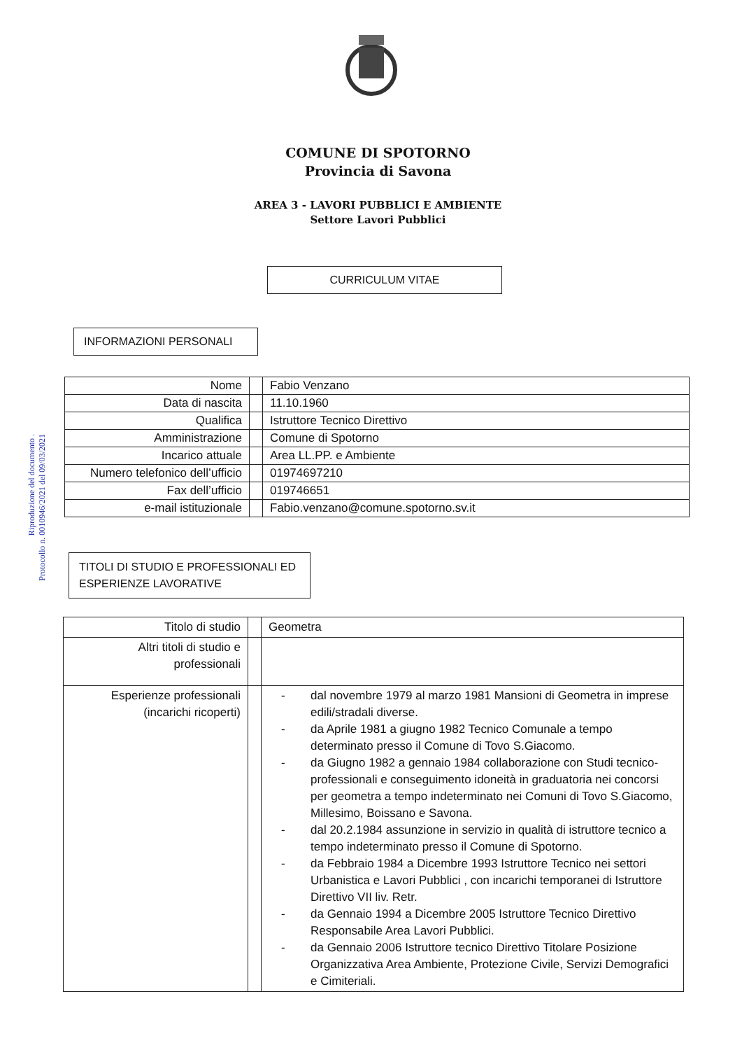Riproduzione del documento .
Protocollo n. 0010946/2021 del 09/03/2021
COMUNE DI SPOTORNO
Provincia di Savona
AREA 3 - LAVORI PUBBLICI E AMBIENTE
Settore Lavori Pubblici
CURRICULUM VITAE
INFORMAZIONI PERSONALI
| Nome | | Fabio Venzano |
| Data di nascita | | 11.10.1960 |
| Qualifica | | Istruttore Tecnico Direttivo |
| Amministrazione | | Comune di Spotorno |
| Incarico attuale | | Area LL.PP. e Ambiente |
| Numero telefonico dell’ufficio | | 01974697210 |
| Fax dell’ufficio | | 019746651 |
| e-mail istituzionale | | Fabio.venzano@comune.spotorno.sv.it |
TITOLI DI STUDIO E PROFESSIONALI ED
ESPERIENZE LAVORATIVE
| Titolo di studio | | Geometra |
| Altri titoli di studio e professionali | | |
| Esperienze professionali (incarichi ricoperti) | | - dal novembre 1979 al marzo 1981 Mansioni di Geometra in imprese edili/stradali diverse. - da Aprile 1981 a giugno 1982 Tecnico Comunale a tempo determinato presso il Comune di Tovo S.Giacomo. - da Giugno 1982 a gennaio 1984 collaborazione con Studi tecnico-professionali e conseguimento idoneità in graduatoria nei concorsi per geometra a tempo indeterminato nei Comuni di Tovo S.Giacomo, Millesimo, Boissano e Savona. - dal 20.2.1984 assunzione in servizio in qualità di istruttore tecnico a tempo indeterminato presso il Comune di Spotorno. - da Febbraio 1984 a Dicembre 1993 Istruttore Tecnico nei settori Urbanistica e Lavori Pubblici , con incarichi temporanei di Istruttore Direttivo VII liv. Retr. - da Gennaio 1994 a Dicembre 2005 Istruttore Tecnico Direttivo Responsabile Area Lavori Pubblici. - da Gennaio 2006 Istruttore tecnico Direttivo Titolare Posizione Organizzativa Area Ambiente, Protezione Civile, Servizi Demografici e Cimiteriali. |